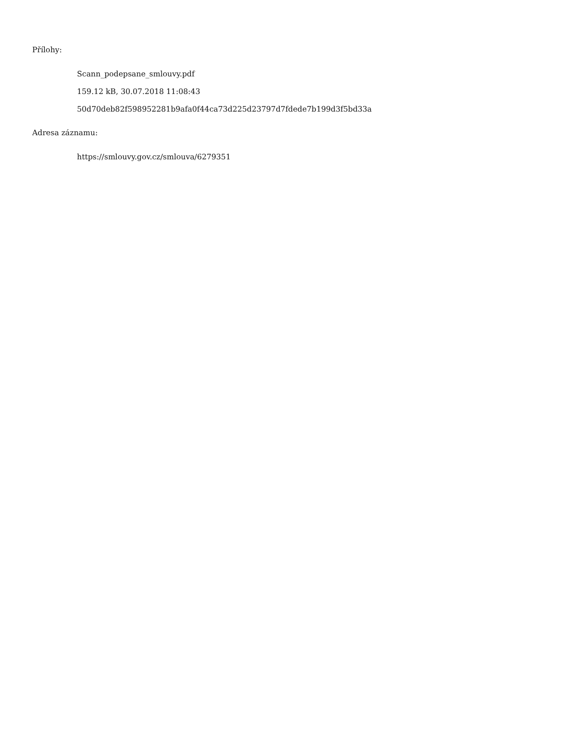Přílohy:
Scann_podepsane_smlouvy.pdf
159.12 kB, 30.07.2018 11:08:43
50d70deb82f598952281b9afa0f44ca73d225d23797d7fdede7b199d3f5bd33a
Adresa záznamu:
https://smlouvy.gov.cz/smlouva/6279351